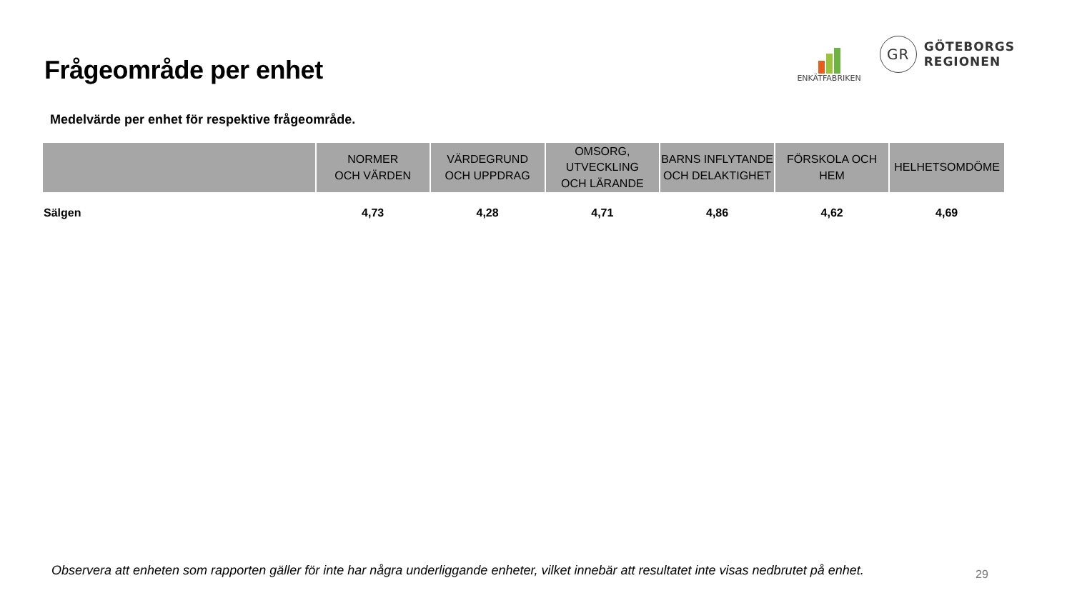Frågeområde per enhet
ENKÄTFABRIKEN
GR
GÖTEBORGS
REGIONEN
Medelvärde per enhet för respektive frågeområde.
| | NORMER OCH VÄRDEN | VÄRDEGRUND OCH UPPDRAG | OMSORG, UTVECKLING OCH LÄRANDE | BARNS INFLYTANDE OCH DELAKTIGHET | FÖRSKOLA OCH HEM | HELHETSOMDÖME |
| --- | --- | --- | --- | --- | --- | --- |
| Sälgen | 4,73 | 4,28 | 4,71 | 4,86 | 4,62 | 4,69 |
Observera att enheten som rapporten gäller för inte har några underliggande enheter, vilket innebär att resultatet inte visas nedbrutet på enhet.
29